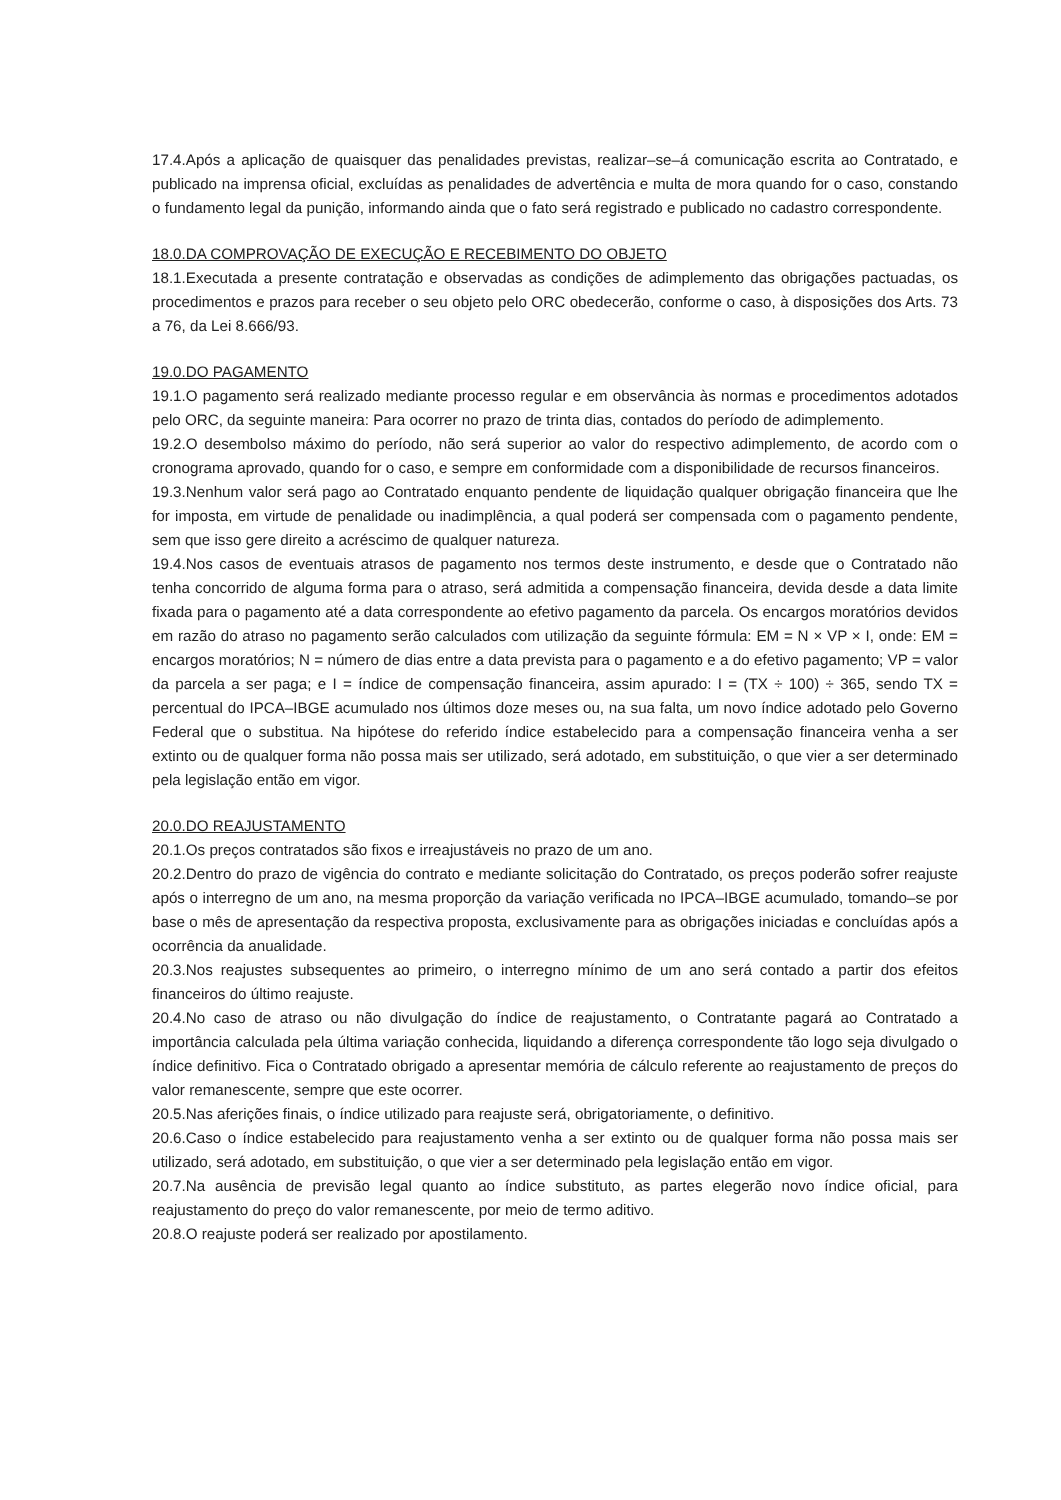17.4.Após a aplicação de quaisquer das penalidades previstas, realizar–se–á comunicação escrita ao Contratado, e publicado na imprensa oficial, excluídas as penalidades de advertência e multa de mora quando for o caso, constando o fundamento legal da punição, informando ainda que o fato será registrado e publicado no cadastro correspondente.
18.0.DA COMPROVAÇÃO DE EXECUÇÃO E RECEBIMENTO DO OBJETO
18.1.Executada a presente contratação e observadas as condições de adimplemento das obrigações pactuadas, os procedimentos e prazos para receber o seu objeto pelo ORC obedecerão, conforme o caso, à disposições dos Arts. 73 a 76, da Lei 8.666/93.
19.0.DO PAGAMENTO
19.1.O pagamento será realizado mediante processo regular e em observância às normas e procedimentos adotados pelo ORC, da seguinte maneira: Para ocorrer no prazo de trinta dias, contados do período de adimplemento.
19.2.O desembolso máximo do período, não será superior ao valor do respectivo adimplemento, de acordo com o cronograma aprovado, quando for o caso, e sempre em conformidade com a disponibilidade de recursos financeiros.
19.3.Nenhum valor será pago ao Contratado enquanto pendente de liquidação qualquer obrigação financeira que lhe for imposta, em virtude de penalidade ou inadimplência, a qual poderá ser compensada com o pagamento pendente, sem que isso gere direito a acréscimo de qualquer natureza.
19.4.Nos casos de eventuais atrasos de pagamento nos termos deste instrumento, e desde que o Contratado não tenha concorrido de alguma forma para o atraso, será admitida a compensação financeira, devida desde a data limite fixada para o pagamento até a data correspondente ao efetivo pagamento da parcela. Os encargos moratórios devidos em razão do atraso no pagamento serão calculados com utilização da seguinte fórmula: EM = N × VP × I, onde: EM = encargos moratórios; N = número de dias entre a data prevista para o pagamento e a do efetivo pagamento; VP = valor da parcela a ser paga; e I = índice de compensação financeira, assim apurado: I = (TX ÷ 100) ÷ 365, sendo TX = percentual do IPCA–IBGE acumulado nos últimos doze meses ou, na sua falta, um novo índice adotado pelo Governo Federal que o substitua. Na hipótese do referido índice estabelecido para a compensação financeira venha a ser extinto ou de qualquer forma não possa mais ser utilizado, será adotado, em substituição, o que vier a ser determinado pela legislação então em vigor.
20.0.DO REAJUSTAMENTO
20.1.Os preços contratados são fixos e irreajustáveis no prazo de um ano.
20.2.Dentro do prazo de vigência do contrato e mediante solicitação do Contratado, os preços poderão sofrer reajuste após o interregno de um ano, na mesma proporção da variação verificada no IPCA–IBGE acumulado, tomando–se por base o mês de apresentação da respectiva proposta, exclusivamente para as obrigações iniciadas e concluídas após a ocorrência da anualidade.
20.3.Nos reajustes subsequentes ao primeiro, o interregno mínimo de um ano será contado a partir dos efeitos financeiros do último reajuste.
20.4.No caso de atraso ou não divulgação do índice de reajustamento, o Contratante pagará ao Contratado a importância calculada pela última variação conhecida, liquidando a diferença correspondente tão logo seja divulgado o índice definitivo. Fica o Contratado obrigado a apresentar memória de cálculo referente ao reajustamento de preços do valor remanescente, sempre que este ocorrer.
20.5.Nas aferições finais, o índice utilizado para reajuste será, obrigatoriamente, o definitivo.
20.6.Caso o índice estabelecido para reajustamento venha a ser extinto ou de qualquer forma não possa mais ser utilizado, será adotado, em substituição, o que vier a ser determinado pela legislação então em vigor.
20.7.Na ausência de previsão legal quanto ao índice substituto, as partes elegerão novo índice oficial, para reajustamento do preço do valor remanescente, por meio de termo aditivo.
20.8.O reajuste poderá ser realizado por apostilamento.